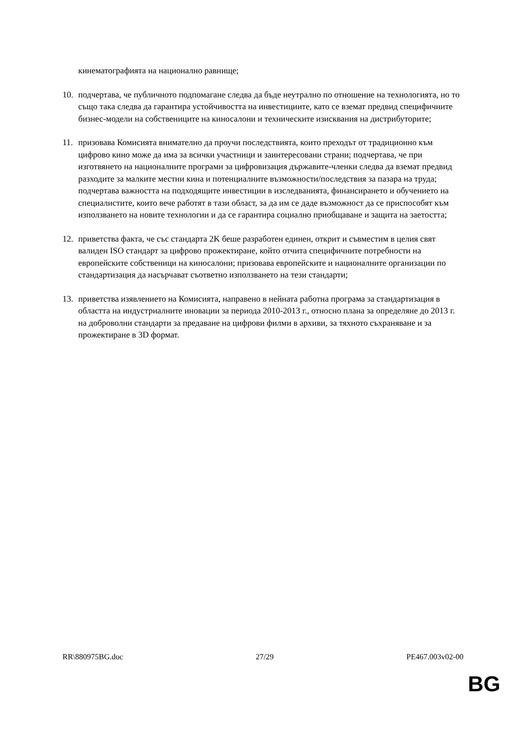кинематографията на национално равнище;
10. подчертава, че публичното подпомагане следва да бъде неутрално по отношение на технологията, но то също така следва да гарантира устойчивостта на инвестициите, като се вземат предвид специфичните бизнес-модели на собствениците на киносалони и техническите изисквания на дистрибуторите;
11. призовава Комисията внимателно да проучи последствията, които преходът от традиционно към цифрово кино може да има за всички участници и заинтересовани страни; подчертава, че при изготвянето на националните програми за цифровизация държавите-членки следва да вземат предвид разходите за малките местни кина и потенциалните възможности/последствия за пазара на труда; подчертава важността на подходящите инвестиции в изследванията, финансирането и обучението на специалистите, които вече работят в тази област, за да им се даде възможност да се приспособят към използването на новите технологии и да се гарантира социално приобщаване и защита на заетостта;
12. приветства факта, че със стандарта 2K беше разработен единен, открит и съвместим в целия свят валиден ISO стандарт за цифрово прожектиране, който отчита специфичните потребности на европейските собственици на киносалони; призовава европейските и националните организации по стандартизация да насърчават съответно използването на тези стандарти;
13. приветства изявлението на Комисията, направено в нейната работна програма за стандартизация в областта на индустриалните иновации за периода 2010-2013 г., относно плана за определяне до 2013 г. на доброволни стандарти за предаване на цифрови филми в архиви, за тяхното съхраняване и за прожектиране в 3D формат.
RR\880975BG.doc 27/29 PE467.003v02-00
BG